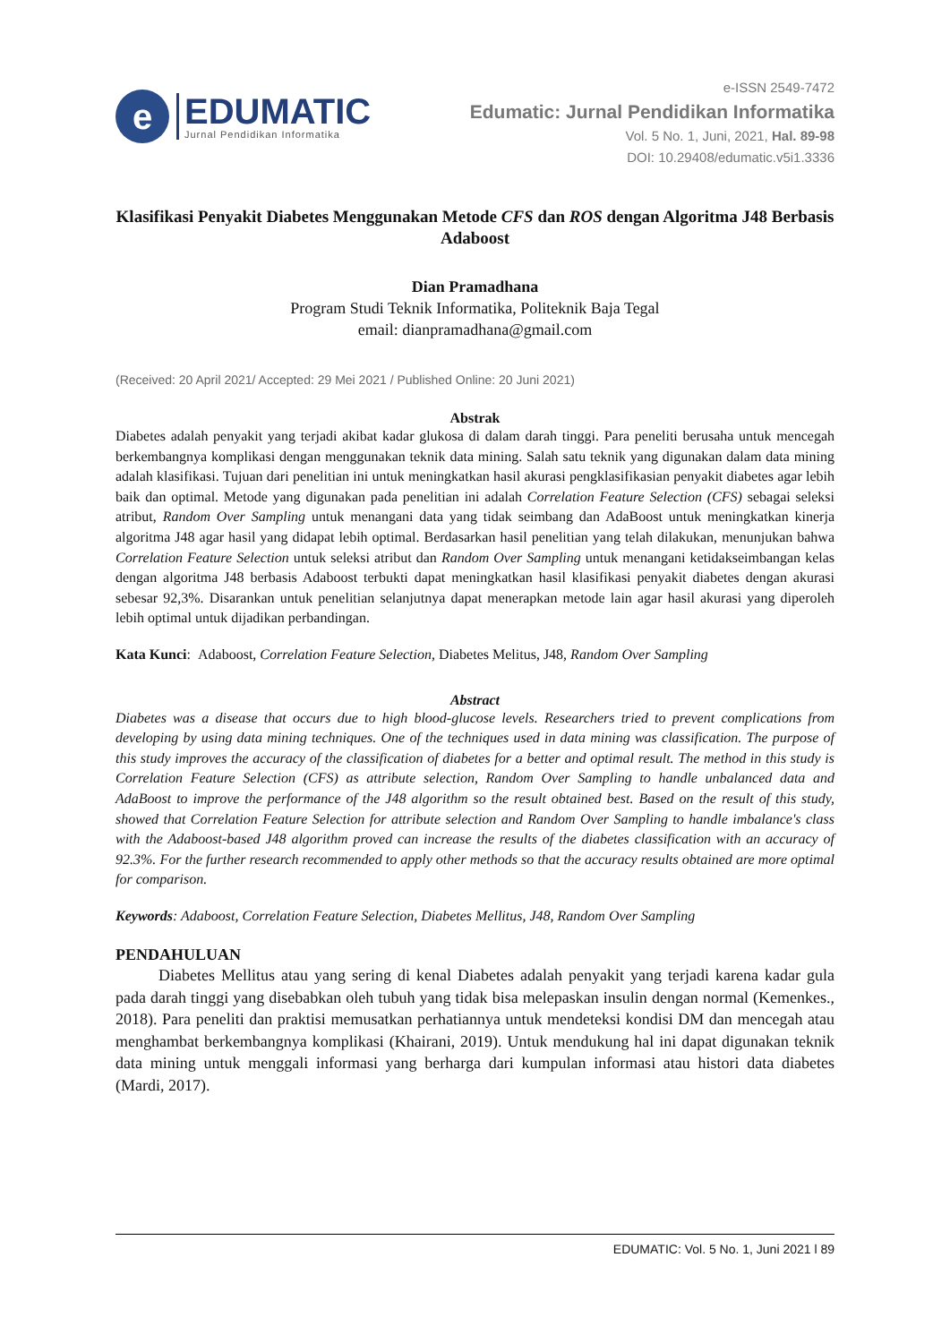e
EDUMATIC
Jurnal Pendidikan Informatika
e-ISSN 2549-7472
Edumatic: Jurnal Pendidikan Informatika
Vol. 5 No. 1, Juni, 2021, Hal. 89-98
DOI: 10.29408/edumatic.v5i1.3336
Klasifikasi Penyakit Diabetes Menggunakan Metode CFS dan ROS dengan Algoritma J48 Berbasis Adaboost
Dian Pramadhana
Program Studi Teknik Informatika, Politeknik Baja Tegal
email: dianpramadhana@gmail.com
(Received: 20 April 2021/ Accepted: 29 Mei 2021 / Published Online: 20 Juni 2021)
Abstrak
Diabetes adalah penyakit yang terjadi akibat kadar glukosa di dalam darah tinggi. Para peneliti berusaha untuk mencegah berkembangnya komplikasi dengan menggunakan teknik data mining. Salah satu teknik yang digunakan dalam data mining adalah klasifikasi. Tujuan dari penelitian ini untuk meningkatkan hasil akurasi pengklasifikasian penyakit diabetes agar lebih baik dan optimal. Metode yang digunakan pada penelitian ini adalah Correlation Feature Selection (CFS) sebagai seleksi atribut, Random Over Sampling untuk menangani data yang tidak seimbang dan AdaBoost untuk meningkatkan kinerja algoritma J48 agar hasil yang didapat lebih optimal. Berdasarkan hasil penelitian yang telah dilakukan, menunjukan bahwa Correlation Feature Selection untuk seleksi atribut dan Random Over Sampling untuk menangani ketidakseimbangan kelas dengan algoritma J48 berbasis Adaboost terbukti dapat meningkatkan hasil klasifikasi penyakit diabetes dengan akurasi sebesar 92,3%. Disarankan untuk penelitian selanjutnya dapat menerapkan metode lain agar hasil akurasi yang diperoleh lebih optimal untuk dijadikan perbandingan.
Kata Kunci:
Adaboost, Correlation Feature Selection, Diabetes Melitus, J48, Random Over Sampling
Abstract
Diabetes was a disease that occurs due to high blood-glucose levels. Researchers tried to prevent complications from developing by using data mining techniques. One of the techniques used in data mining was classification. The purpose of this study improves the accuracy of the classification of diabetes for a better and optimal result. The method in this study is Correlation Feature Selection (CFS) as attribute selection, Random Over Sampling to handle unbalanced data and AdaBoost to improve the performance of the J48 algorithm so the result obtained best. Based on the result of this study, showed that Correlation Feature Selection for attribute selection and Random Over Sampling to handle imbalance's class with the Adaboost-based J48 algorithm proved can increase the results of the diabetes classification with an accuracy of 92.3%. For the further research recommended to apply other methods so that the accuracy results obtained are more optimal for comparison.
Keywords: Adaboost, Correlation Feature Selection, Diabetes Mellitus, J48, Random Over Sampling
PENDAHULUAN
Diabetes Mellitus atau yang sering di kenal Diabetes adalah penyakit yang terjadi karena kadar gula pada darah tinggi yang disebabkan oleh tubuh yang tidak bisa melepaskan insulin dengan normal (Kemenkes., 2018). Para peneliti dan praktisi memusatkan perhatiannya untuk mendeteksi kondisi DM dan mencegah atau menghambat berkembangnya komplikasi (Khairani, 2019). Untuk mendukung hal ini dapat digunakan teknik data mining untuk menggali informasi yang berharga dari kumpulan informasi atau histori data diabetes (Mardi, 2017).
EDUMATIC: Vol. 5 No. 1, Juni 2021 l 89